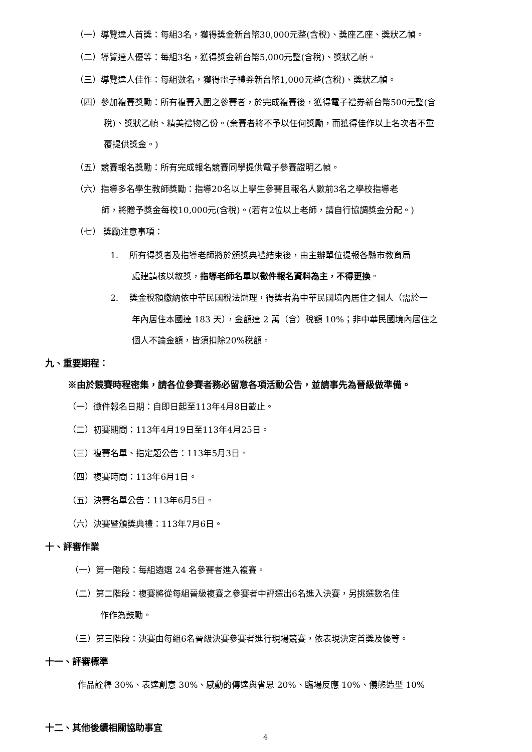（一）導覽達人首獎：每組3名，獲得獎金新台幣30,000元整(含稅)、獎座乙座、獎狀乙幀。
（二）導覽達人優等：每組3名，獲得獎金新台幣5,000元整(含稅)、獎狀乙幀。
（三）導覽達人佳作：每組數名，獲得電子禮券新台幣1,000元整(含稅)、獎狀乙幀。
（四）參加複賽獎勵：所有複賽入圍之參賽者，於完成複賽後，獲得電子禮券新台幣500元整(含
稅)、獎狀乙幀、精美禮物乙份。(棄賽者將不予以任何獎勵，而獲得佳作以上名次者不重
覆提供獎金。)
（五）競賽報名獎勵：所有完成報名競賽同學提供電子參賽證明乙幀。
（六）指導多名學生教師獎勵：指導20名以上學生參賽且報名人數前3名之學校指導老
師，將贈予獎金每校10,000元(含稅)。(若有2位以上老師，請自行協調獎金分配。)
（七） 獎勵注意事項：
1. 所有得獎者及指導老師將於頒獎典禮結束後，由主辦單位提報各縣市教育局
處建請核以敘獎，指導老師名單以徵件報名資料為主，不得更換。
2. 獎金稅額繳納依中華民國稅法辦理，得獎者為中華民國境內居住之個人（需於一
年內居住本國達 183 天），金額達 2 萬（含）稅額 10%；非中華民國境內居住之
個人不論金額，皆須扣除20%稅額。
九、重要期程：
※由於競賽時程密集，請各位參賽者務必留意各項活動公告，並請事先為晉級做準備。
（一）徵件報名日期：自即日起至113年4月8日截止。
（二）初賽期間：113年4月19日至113年4月25日。
（三）複賽名單、指定題公告：113年5月3日。
（四）複賽時間：113年6月1日。
（五）決賽名單公告：113年6月5日。
（六）決賽暨頒獎典禮：113年7月6日。
十、評審作業
（一）第一階段：每組遴選 24 名參賽者進入複賽。
（二）第二階段：複賽將從每組晉級複賽之參賽者中評選出6名進入決賽，另挑選數名佳
作作為鼓勵。
（三）第三階段：決賽由每組6名晉級決賽參賽者進行現場競賽，依表現決定首獎及優等。
十一、評審標準
作品詮釋 30%、表達創意 30%、感動的傳達與省思 20%、臨場反應 10%、儀態造型 10%
十二、其他後續相關協助事宜
4